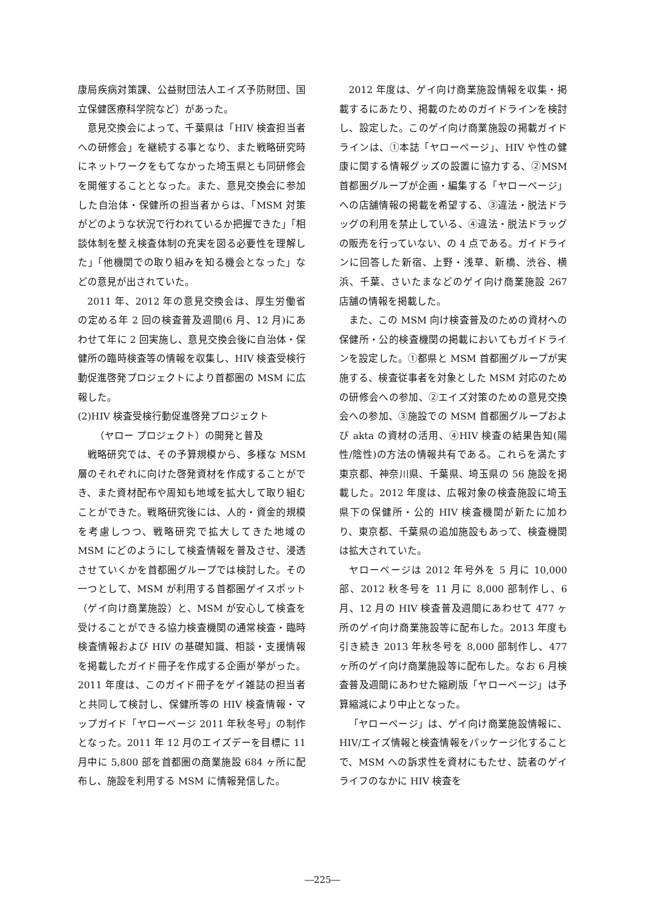康局疾病対策課、公益財団法人エイズ予防財団、国立保健医療科学院など）があった。
意見交換会によって、千葉県は「HIV 検査担当者への研修会」を継続する事となり、また戦略研究時にネットワークをもてなかった埼玉県とも同研修会を開催することとなった。また、意見交換会に参加した自治体・保健所の担当者からは、「MSM 対策がどのような状況で行われているか把握できた」「相談体制を整え検査体制の充実を図る必要性を理解した」「他機関での取り組みを知る機会となった」などの意見が出されていた。
2011 年、2012 年の意見交換会は、厚生労働省の定める年 2 回の検査普及週間(6 月、12 月)にあわせて年に 2 回実施し、意見交換会後に自治体・保健所の臨時検査等の情報を収集し、HIV 検査受検行動促進啓発プロジェクトにより首都圏の MSM に広報した。
(2)HIV 検査受検行動促進啓発プロジェクト
（ヤロー プロジェクト）の開発と普及
戦略研究では、その予算規模から、多様な MSM 層のそれぞれに向けた啓発資材を作成することができ、また資材配布や周知も地域を拡大して取り組むことができた。戦略研究後には、人的・資金的規模を考慮しつつ、戦略研究で拡大してきた地域の MSM にどのようにして検査情報を普及させ、浸透させていくかを首都圏グループでは検討した。その一つとして、MSM が利用する首都圏ゲイスポット（ゲイ向け商業施設）と、MSM が安心して検査を受けることができる協力検査機関の通常検査・臨時検査情報および HIV の基礎知識、相談・支援情報を掲載したガイド冊子を作成する企画が挙がった。2011 年度は、このガイド冊子をゲイ雑誌の担当者と共同して検討し、保健所等の HIV 検査情報・マップガイド「ヤローページ 2011 年秋冬号」の制作となった。2011 年 12 月のエイズデーを目標に 11 月中に 5,800 部を首都圏の商業施設 684 ヶ所に配布し、施設を利用する MSM に情報発信した。
2012 年度は、ゲイ向け商業施設情報を収集・掲載するにあたり、掲載のためのガイドラインを検討し、設定した。このゲイ向け商業施設の掲載ガイドラインは、①本誌「ヤローページ」、HIV や性の健康に関する情報グッズの設置に協力する、②MSM 首都圏グループが企画・編集する「ヤローページ」への店舗情報の掲載を希望する、③違法・脱法ドラッグの利用を禁止している、④違法・脱法ドラッグの販売を行っていない、の 4 点である。ガイドラインに回答した新宿、上野・浅草、新橋、渋谷、横浜、千葉、さいたまなどのゲイ向け商業施設 267 店舗の情報を掲載した。
また、この MSM 向け検査普及のための資材への保健所・公的検査機関の掲載においてもガイドラインを設定した。①都県と MSM 首都圏グループが実施する、検査従事者を対象とした MSM 対応のための研修会への参加、②エイズ対策のための意見交換会への参加、③施設での MSM 首都圏グループおよび akta の資材の活用、④HIV 検査の結果告知(陽性/陰性)の方法の情報共有である。これらを満たす東京都、神奈川県、千葉県、埼玉県の 56 施設を掲載した。2012 年度は、広報対象の検査施設に埼玉県下の保健所・公的 HIV 検査機関が新たに加わり、東京都、千葉県の追加施設もあって、検査機関は拡大されていた。
ヤローページは 2012 年号外を 5 月に 10,000 部、2012 秋冬号を 11 月に 8,000 部制作し、6 月、12 月の HIV 検査普及週間にあわせて 477 ヶ所のゲイ向け商業施設等に配布した。2013 年度も引き続き 2013 年秋冬号を 8,000 部制作し、477 ヶ所のゲイ向け商業施設等に配布した。なお 6 月検査普及週間にあわせた縮刷版「ヤローページ」は予算縮減により中止となった。
「ヤローページ」は、ゲイ向け商業施設情報に、HIV/エイズ情報と検査情報をパッケージ化することで、MSM への訴求性を資材にもたせ、読者のゲイライフのなかに HIV 検査を
―225―